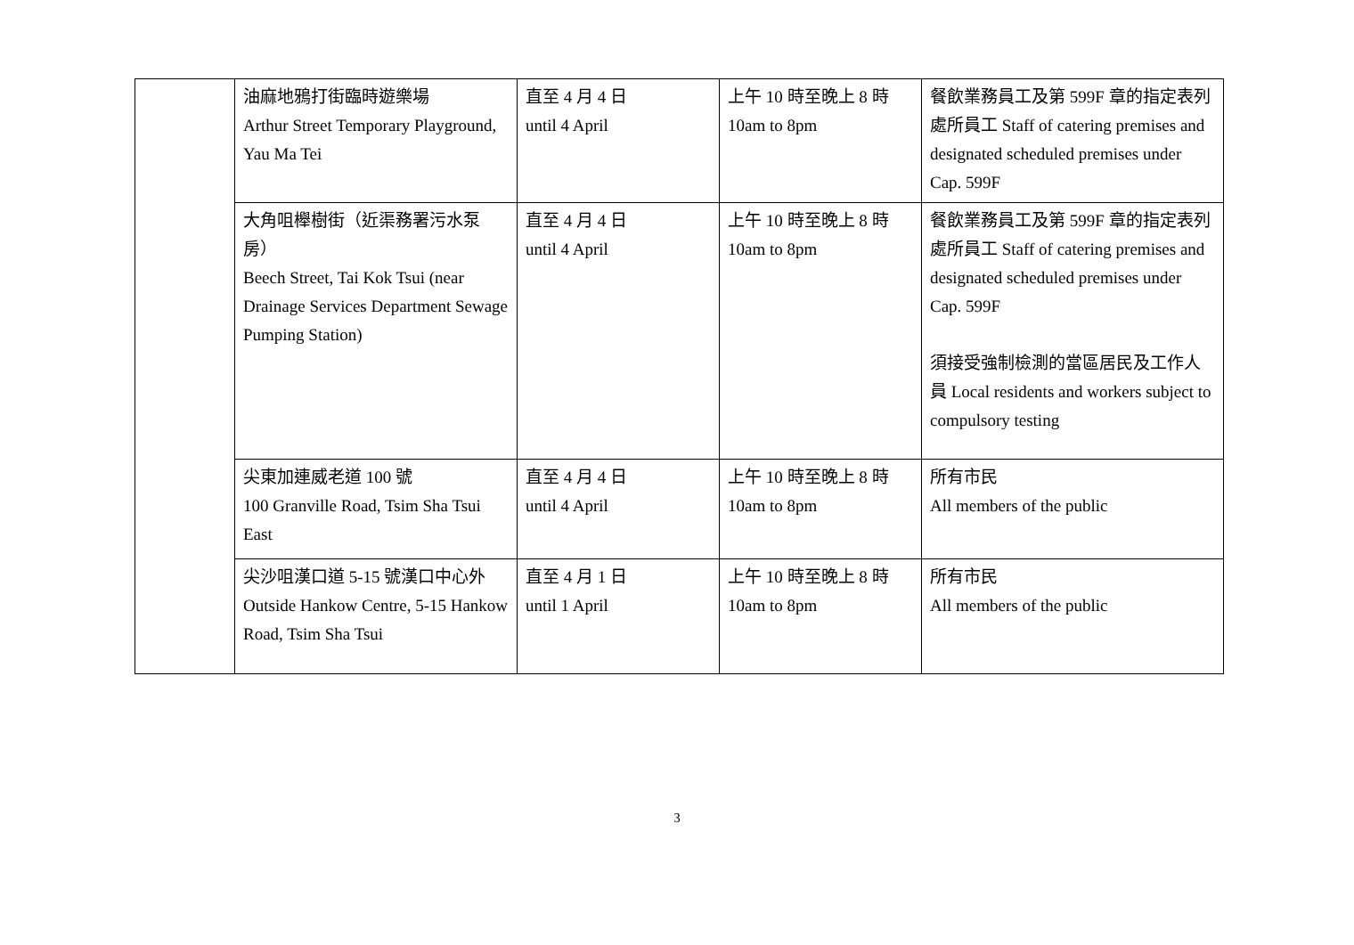| | 油麻地鴉打街臨時遊樂場 Arthur Street Temporary Playground, Yau Ma Tei | 直至 4 月 4 日 until 4 April | 上午 10 時至晚上 8 時 10am to 8pm | 餐飲業務員工及第 599F 章的指定表列處所員工 Staff of catering premises and designated scheduled premises under Cap. 599F |
| | 大角咀櫸樹街（近渠務署污水泵房） Beech Street, Tai Kok Tsui (near Drainage Services Department Sewage Pumping Station) | 直至 4 月 4 日 until 4 April | 上午 10 時至晚上 8 時 10am to 8pm | 餐飲業務員工及第 599F 章的指定表列處所員工 Staff of catering premises and designated scheduled premises under Cap. 599F 須接受強制檢測的當區居民及工作人員 Local residents and workers subject to compulsory testing |
| | 尖東加連威老道 100 號 100 Granville Road, Tsim Sha Tsui East | 直至 4 月 4 日 until 4 April | 上午 10 時至晚上 8 時 10am to 8pm | 所有市民 All members of the public |
| | 尖沙咀漢口道 5-15 號漢口中心外 Outside Hankow Centre, 5-15 Hankow Road, Tsim Sha Tsui | 直至 4 月 1 日 until 1 April | 上午 10 時至晚上 8 時 10am to 8pm | 所有市民 All members of the public |
3